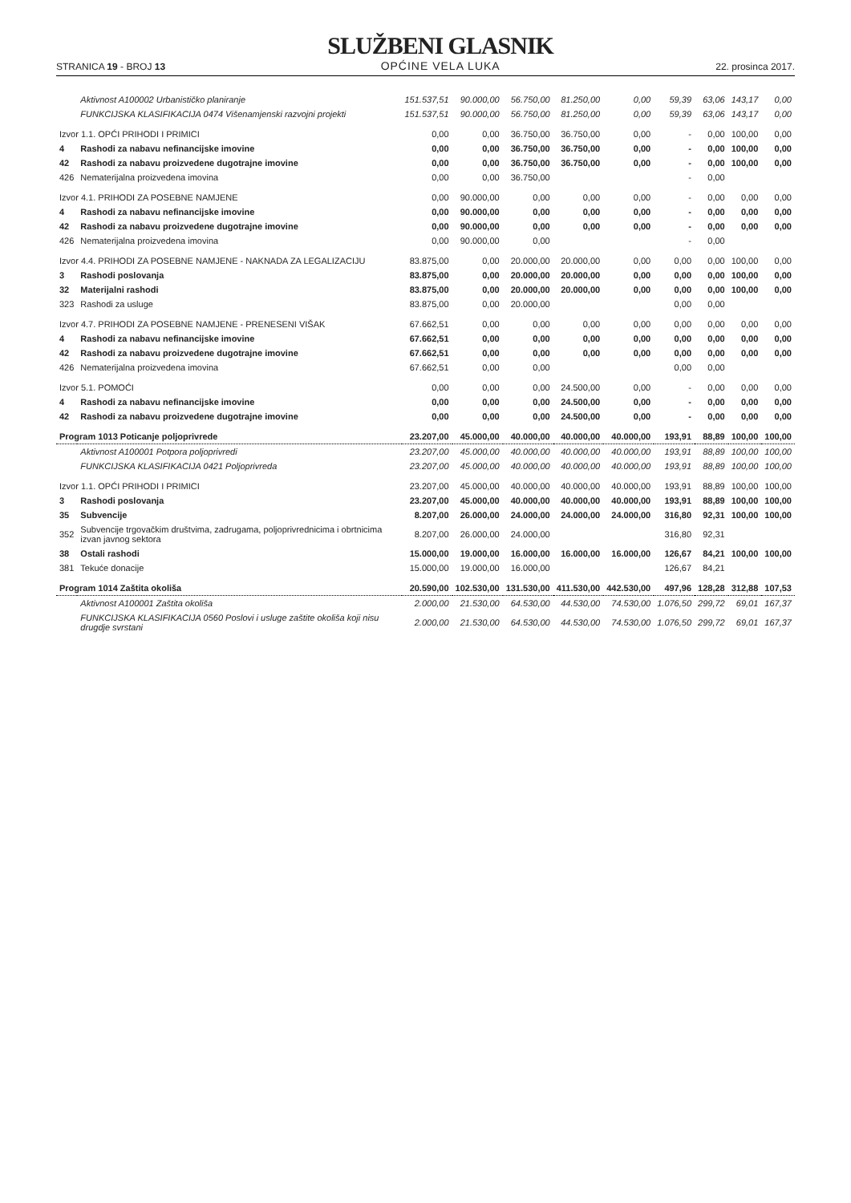STRANICA 19 - BROJ 13
SLUŽBENI GLASNIK
OPĆINE VELA LUKA
22. prosinca 2017.
| | Aktivnost A100002 Urbanističko planiranje | 151.537,51 | 90.000,00 | 56.750,00 | 81.250,00 | 0,00 | 59,39 | 63,06 | 143,17 | 0,00 |
| | FUNKCIJSKA KLASIFIKACIJA 0474 Višenamjenski razvojni projekti | 151.537,51 | 90.000,00 | 56.750,00 | 81.250,00 | 0,00 | 59,39 | 63,06 | 143,17 | 0,00 |
| Izvor 1.1. OPĆI PRIHODI I PRIMICI | | 0,00 | 0,00 | 36.750,00 | 36.750,00 | 0,00 | - | 0,00 | 100,00 | 0,00 |
| 4 | Rashodi za nabavu nefinancijske imovine | 0,00 | 0,00 | 36.750,00 | 36.750,00 | 0,00 | - | 0,00 | 100,00 | 0,00 |
| 42 | Rashodi za nabavu proizvedene dugotrajne imovine | 0,00 | 0,00 | 36.750,00 | 36.750,00 | 0,00 | - | 0,00 | 100,00 | 0,00 |
| 426 | Nematerijalna proizvedena imovina | 0,00 | 0,00 | 36.750,00 | | | - | 0,00 | | |
| Izvor 4.1. PRIHODI ZA POSEBNE NAMJENE | | 0,00 | 90.000,00 | 0,00 | 0,00 | 0,00 | - | 0,00 | 0,00 | 0,00 |
| 4 | Rashodi za nabavu nefinancijske imovine | 0,00 | 90.000,00 | 0,00 | 0,00 | 0,00 | - | 0,00 | 0,00 | 0,00 |
| 42 | Rashodi za nabavu proizvedene dugotrajne imovine | 0,00 | 90.000,00 | 0,00 | 0,00 | 0,00 | - | 0,00 | 0,00 | 0,00 |
| 426 | Nematerijalna proizvedena imovina | 0,00 | 90.000,00 | 0,00 | | | - | 0,00 | | |
| Izvor 4.4. PRIHODI ZA POSEBNE NAMJENE - NAKNADA ZA LEGALIZACIJU | | 83.875,00 | 0,00 | 20.000,00 | 20.000,00 | 0,00 | 0,00 | 0,00 | 100,00 | 0,00 |
| 3 | Rashodi poslovanja | 83.875,00 | 0,00 | 20.000,00 | 20.000,00 | 0,00 | 0,00 | 0,00 | 100,00 | 0,00 |
| 32 | Materijalni rashodi | 83.875,00 | 0,00 | 20.000,00 | 20.000,00 | 0,00 | 0,00 | 0,00 | 100,00 | 0,00 |
| 323 | Rashodi za usluge | 83.875,00 | 0,00 | 20.000,00 | | | 0,00 | 0,00 | | |
| Izvor 4.7. PRIHODI ZA POSEBNE NAMJENE - PRENESENI VIŠAK | | 67.662,51 | 0,00 | 0,00 | 0,00 | 0,00 | 0,00 | 0,00 | 0,00 | 0,00 |
| 4 | Rashodi za nabavu nefinancijske imovine | 67.662,51 | 0,00 | 0,00 | 0,00 | 0,00 | 0,00 | 0,00 | 0,00 | 0,00 |
| 42 | Rashodi za nabavu proizvedene dugotrajne imovine | 67.662,51 | 0,00 | 0,00 | 0,00 | 0,00 | 0,00 | 0,00 | 0,00 | 0,00 |
| 426 | Nematerijalna proizvedena imovina | 67.662,51 | 0,00 | 0,00 | | | 0,00 | 0,00 | | |
| Izvor 5.1. POMOĆI | | 0,00 | 0,00 | 0,00 | 24.500,00 | 0,00 | - | 0,00 | 0,00 | 0,00 |
| 4 | Rashodi za nabavu nefinancijske imovine | 0,00 | 0,00 | 0,00 | 24.500,00 | 0,00 | - | 0,00 | 0,00 | 0,00 |
| 42 | Rashodi za nabavu proizvedene dugotrajne imovine | 0,00 | 0,00 | 0,00 | 24.500,00 | 0,00 | - | 0,00 | 0,00 | 0,00 |
| Program 1013 Poticanje poljoprivrede | | 23.207,00 | 45.000,00 | 40.000,00 | 40.000,00 | 40.000,00 | 193,91 | 88,89 | 100,00 | 100,00 |
| | Aktivnost A100001 Potpora poljoprivredi | 23.207,00 | 45.000,00 | 40.000,00 | 40.000,00 | 40.000,00 | 193,91 | 88,89 | 100,00 | 100,00 |
| | FUNKCIJSKA KLASIFIKACIJA 0421 Poljoprivreda | 23.207,00 | 45.000,00 | 40.000,00 | 40.000,00 | 40.000,00 | 193,91 | 88,89 | 100,00 | 100,00 |
| Izvor 1.1. OPĆI PRIHODI I PRIMICI | | 23.207,00 | 45.000,00 | 40.000,00 | 40.000,00 | 40.000,00 | 193,91 | 88,89 | 100,00 | 100,00 |
| 3 | Rashodi poslovanja | 23.207,00 | 45.000,00 | 40.000,00 | 40.000,00 | 40.000,00 | 193,91 | 88,89 | 100,00 | 100,00 |
| 35 | Subvencije | 8.207,00 | 26.000,00 | 24.000,00 | 24.000,00 | 24.000,00 | 316,80 | 92,31 | 100,00 | 100,00 |
| 352 | Subvencije trgovačkim društvima, zadrugama, poljoprivrednicima i obrtnicima izvan javnog sektora | 8.207,00 | 26.000,00 | 24.000,00 | | | 316,80 | 92,31 | | |
| 38 | Ostali rashodi | 15.000,00 | 19.000,00 | 16.000,00 | 16.000,00 | 16.000,00 | 126,67 | 84,21 | 100,00 | 100,00 |
| 381 | Tekuće donacije | 15.000,00 | 19.000,00 | 16.000,00 | | | 126,67 | 84,21 | | |
| Program 1014 Zaštita okoliša | | 20.590,00 | 102.530,00 | 131.530,00 | 411.530,00 | 442.530,00 | 497,96 | 128,28 | 312,88 | 107,53 |
| | Aktivnost A100001 Zaštita okoliša | 2.000,00 | 21.530,00 | 64.530,00 | 44.530,00 | 74.530,00 | 1.076,50 | 299,72 | 69,01 | 167,37 |
| | FUNKCIJSKA KLASIFIKACIJA 0560 Poslovi i usluge zaštite okoliša koji nisu drugdje svrstani | 2.000,00 | 21.530,00 | 64.530,00 | 44.530,00 | 74.530,00 | 1.076,50 | 299,72 | 69,01 | 167,37 |